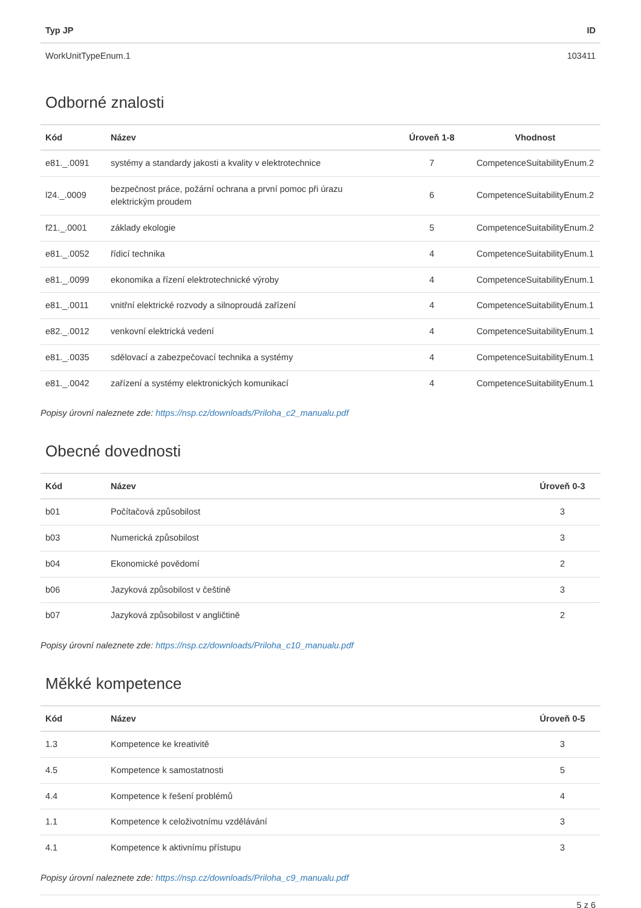| Typ JP | ID |
| --- | --- |
| WorkUnitTypeEnum.1 | 103411 |
Odborné znalosti
| Kód | Název | Úroveň 1-8 | Vhodnost |
| --- | --- | --- | --- |
| e81._.0091 | systémy a standardy jakosti a kvality v elektrotechnice | 7 | CompetenceSuitabilityEnum.2 |
| l24._.0009 | bezpečnost práce, požární ochrana a první pomoc při úrazu elektrickým proudem | 6 | CompetenceSuitabilityEnum.2 |
| f21._.0001 | základy ekologie | 5 | CompetenceSuitabilityEnum.2 |
| e81._.0052 | řídicí technika | 4 | CompetenceSuitabilityEnum.1 |
| e81._.0099 | ekonomika a řízení elektrotechnické výroby | 4 | CompetenceSuitabilityEnum.1 |
| e81._.0011 | vnitřní elektrické rozvody a silnoproudá zařízení | 4 | CompetenceSuitabilityEnum.1 |
| e82._.0012 | venkovní elektrická vedení | 4 | CompetenceSuitabilityEnum.1 |
| e81._.0035 | sdělovací a zabezpečovací technika a systémy | 4 | CompetenceSuitabilityEnum.1 |
| e81._.0042 | zařízení a systémy elektronických komunikací | 4 | CompetenceSuitabilityEnum.1 |
Popisy úrovní naleznete zde: https://nsp.cz/downloads/Priloha_c2_manualu.pdf
Obecné dovednosti
| Kód | Název | Úroveň 0-3 |
| --- | --- | --- |
| b01 | Počítačová způsobilost | 3 |
| b03 | Numerická způsobilost | 3 |
| b04 | Ekonomické povědomí | 2 |
| b06 | Jazyková způsobilost v češtině | 3 |
| b07 | Jazyková způsobilost v angličtině | 2 |
Popisy úrovní naleznete zde: https://nsp.cz/downloads/Priloha_c10_manualu.pdf
Měkké kompetence
| Kód | Název | Úroveň 0-5 |
| --- | --- | --- |
| 1.3 | Kompetence ke kreativitě | 3 |
| 4.5 | Kompetence k samostatnosti | 5 |
| 4.4 | Kompetence k řešení problémů | 4 |
| 1.1 | Kompetence k celoživotnímu vzdělávání | 3 |
| 4.1 | Kompetence k aktivnímu přístupu | 3 |
Popisy úrovní naleznete zde: https://nsp.cz/downloads/Priloha_c9_manualu.pdf
5 z 6